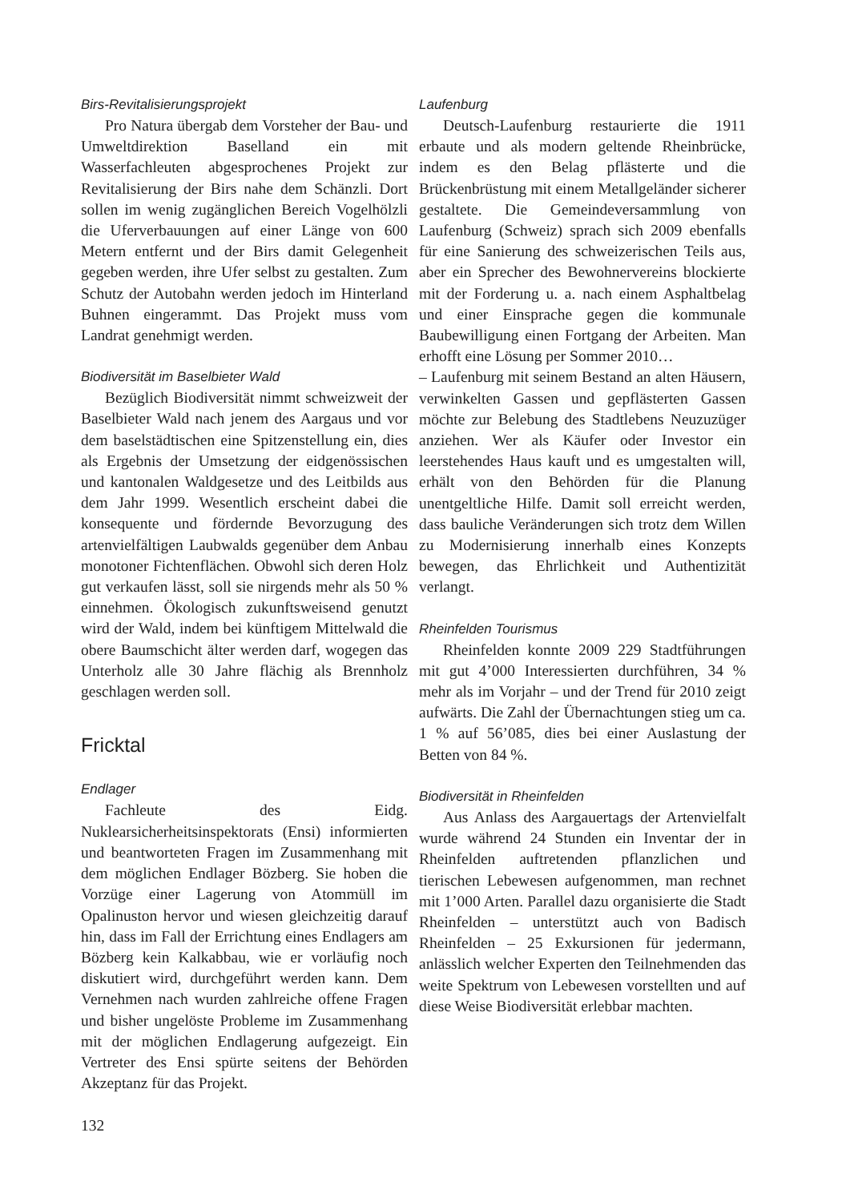Birs-Revitalisierungsprojekt
Pro Natura übergab dem Vorsteher der Bau- und Umweltdirektion Baselland ein mit Wasserfachleuten abgesprochenes Projekt zur Revitalisierung der Birs nahe dem Schänzli. Dort sollen im wenig zugänglichen Bereich Vogelhölzli die Uferverbauungen auf einer Länge von 600 Metern entfernt und der Birs damit Gelegenheit gegeben werden, ihre Ufer selbst zu gestalten. Zum Schutz der Autobahn werden jedoch im Hinterland Buhnen eingerammt. Das Projekt muss vom Landrat genehmigt werden.
Biodiversität im Baselbieter Wald
Bezüglich Biodiversität nimmt schweizweit der Baselbieter Wald nach jenem des Aargaus und vor dem baselstädtischen eine Spitzenstellung ein, dies als Ergebnis der Umsetzung der eidgenössischen und kantonalen Waldgesetze und des Leitbilds aus dem Jahr 1999. Wesentlich erscheint dabei die konsequente und fördernde Bevorzugung des artenvielfältigen Laubwalds gegenüber dem Anbau monotoner Fichtenflächen. Obwohl sich deren Holz gut verkaufen lässt, soll sie nirgends mehr als 50 % einnehmen. Ökologisch zukunftsweisend genutzt wird der Wald, indem bei künftigem Mittelwald die obere Baumschicht älter werden darf, wogegen das Unterholz alle 30 Jahre flächig als Brennholz geschlagen werden soll.
Fricktal
Endlager
Fachleute des Eidg. Nuklearsicherheitsinspektorats (Ensi) informierten und beantworteten Fragen im Zusammenhang mit dem möglichen Endlager Bözberg. Sie hoben die Vorzüge einer Lagerung von Atommüll im Opalinuston hervor und wiesen gleichzeitig darauf hin, dass im Fall der Errichtung eines Endlagers am Bözberg kein Kalkabbau, wie er vorläufig noch diskutiert wird, durchgeführt werden kann. Dem Vernehmen nach wurden zahlreiche offene Fragen und bisher ungelöste Probleme im Zusammenhang mit der möglichen Endlagerung aufgezeigt. Ein Vertreter des Ensi spürte seitens der Behörden Akzeptanz für das Projekt.
Laufenburg
Deutsch-Laufenburg restaurierte die 1911 erbaute und als modern geltende Rheinbrücke, indem es den Belag pflästerte und die Brückenbrüstung mit einem Metallgeländer sicherer gestaltete. Die Gemeindeversammlung von Laufenburg (Schweiz) sprach sich 2009 ebenfalls für eine Sanierung des schweizerischen Teils aus, aber ein Sprecher des Bewohnervereins blockierte mit der Forderung u. a. nach einem Asphaltbelag und einer Einsprache gegen die kommunale Baubewilligung einen Fortgang der Arbeiten. Man erhofft eine Lösung per Sommer 2010…
– Laufenburg mit seinem Bestand an alten Häusern, verwinkelten Gassen und gepflästerten Gassen möchte zur Belebung des Stadtlebens Neuzuzüger anziehen. Wer als Käufer oder Investor ein leerstehendes Haus kauft und es umgestalten will, erhält von den Behörden für die Planung unentgeltliche Hilfe. Damit soll erreicht werden, dass bauliche Veränderungen sich trotz dem Willen zu Modernisierung innerhalb eines Konzepts bewegen, das Ehrlichkeit und Authentizität verlangt.
Rheinfelden Tourismus
Rheinfelden konnte 2009 229 Stadtführungen mit gut 4’000 Interessierten durchführen, 34 % mehr als im Vorjahr – und der Trend für 2010 zeigt aufwärts. Die Zahl der Übernachtungen stieg um ca. 1 % auf 56’085, dies bei einer Auslastung der Betten von 84 %.
Biodiversität in Rheinfelden
Aus Anlass des Aargauertags der Artenvielfalt wurde während 24 Stunden ein Inventar der in Rheinfelden auftretenden pflanzlichen und tierischen Lebewesen aufgenommen, man rechnet mit 1’000 Arten. Parallel dazu organisierte die Stadt Rheinfelden – unterstützt auch von Badisch Rheinfelden – 25 Exkursionen für jedermann, anlässlich welcher Experten den Teilnehmenden das weite Spektrum von Lebewesen vorstellten und auf diese Weise Biodiversität erlebbar machten.
132